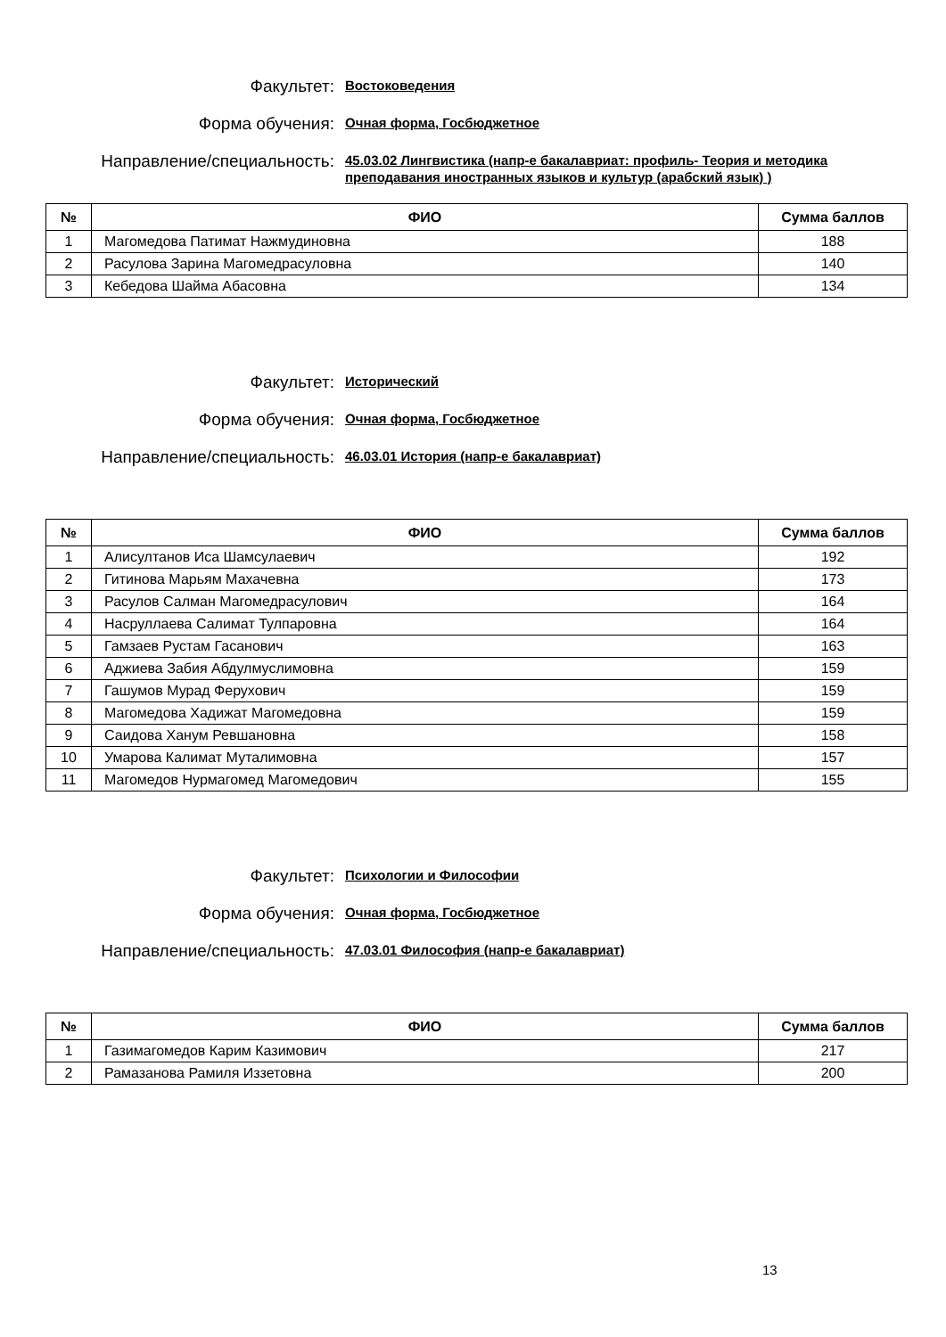Факультет:
Востоковедения
Форма обучения:
Очная форма, Госбюджетное
Направление/специальность:
45.03.02 Лингвистика (напр-е бакалавриат: профиль- Теория и методика преподавания иностранных языков и культур (арабский язык) )
| № | ФИО | Сумма баллов |
| --- | --- | --- |
| 1 | Магомедова Патимат Нажмудиновна | 188 |
| 2 | Расулова Зарина Магомедрасуловна | 140 |
| 3 | Кебедова Шайма Абасовна | 134 |
Факультет:
Исторический
Форма обучения:
Очная форма, Госбюджетное
Направление/специальность:
46.03.01 История (напр-е бакалавриат)
| № | ФИО | Сумма баллов |
| --- | --- | --- |
| 1 | Алисултанов Иса Шамсулаевич | 192 |
| 2 | Гитинова Марьям Махачевна | 173 |
| 3 | Расулов Салман Магомедрасулович | 164 |
| 4 | Насруллаева Салимат Тулпаровна | 164 |
| 5 | Гамзаев Рустам Гасанович | 163 |
| 6 | Аджиева Забия Абдулмуслимовна | 159 |
| 7 | Гашумов Мурад Ферухович | 159 |
| 8 | Магомедова Хадижат Магомедовна | 159 |
| 9 | Саидова Ханум Ревшановна | 158 |
| 10 | Умарова Калимат Муталимовна | 157 |
| 11 | Магомедов Нурмагомед Магомедович | 155 |
Факультет:
Психологии и Философии
Форма обучения:
Очная форма, Госбюджетное
Направление/специальность:
47.03.01 Философия (напр-е бакалавриат)
| № | ФИО | Сумма баллов |
| --- | --- | --- |
| 1 | Газимагомедов Карим Казимович | 217 |
| 2 | Рамазанова Рамиля Иззетовна | 200 |
13